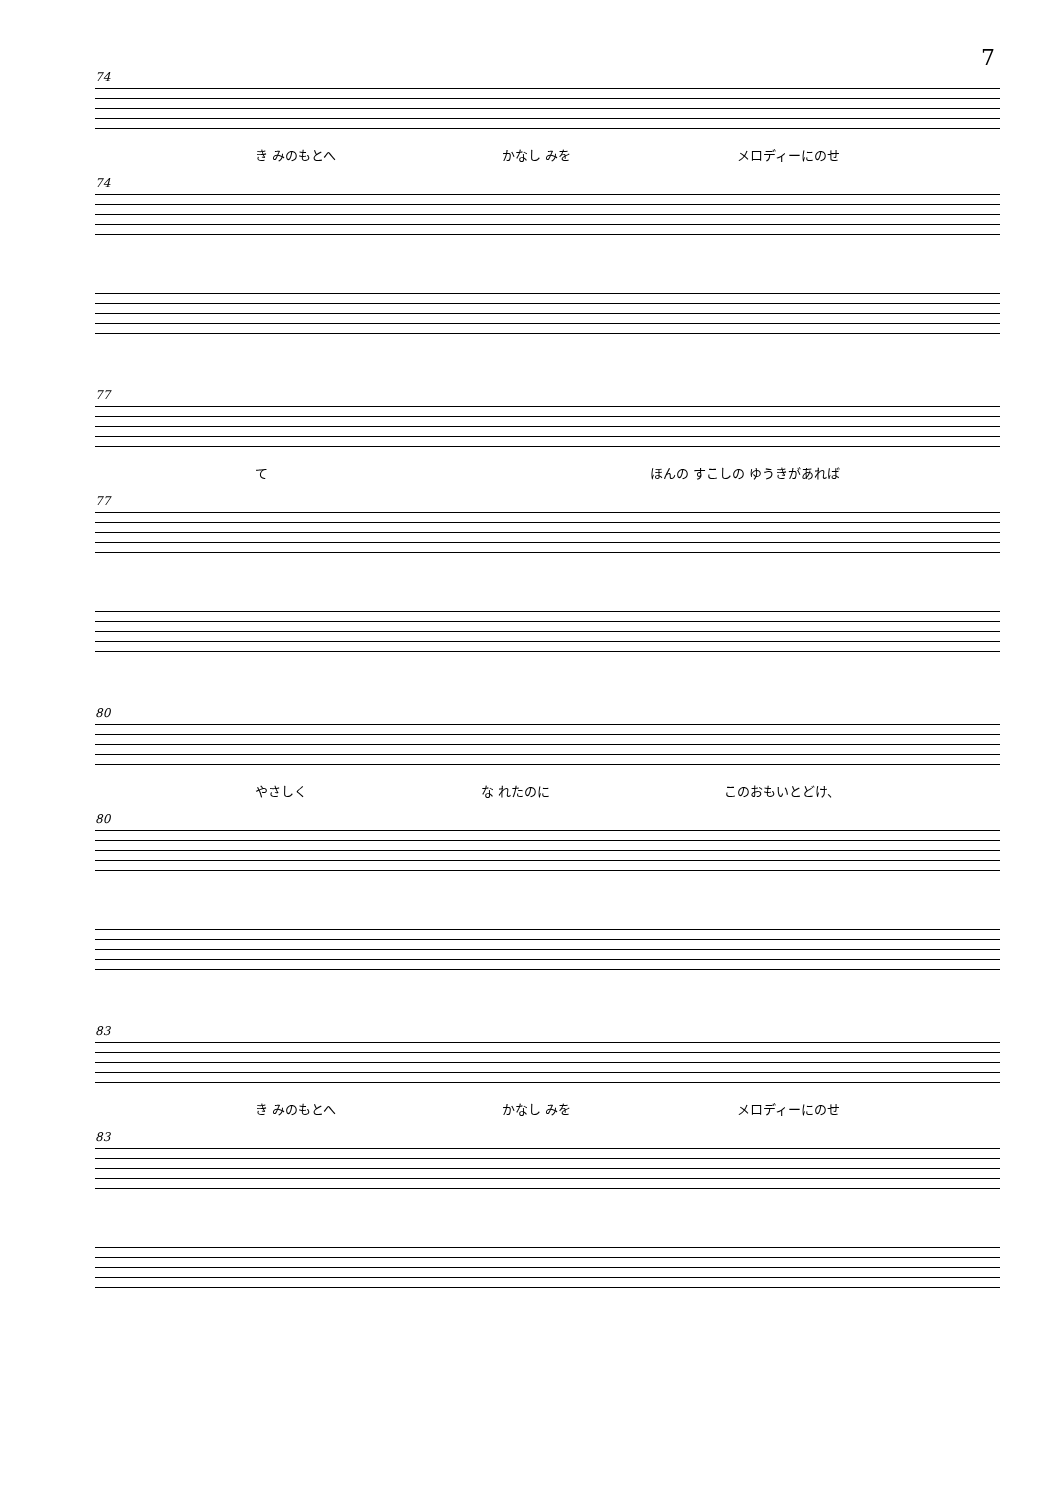7
74
き みのもとへ かなし みを メロディーにのせ
74
77
て ほんの すこしの ゆうきがあれば
77
80
やさしく な れたのに このおもいとどけ、
80
83
き みのもとへ かなし みを メロディーにのせ
83